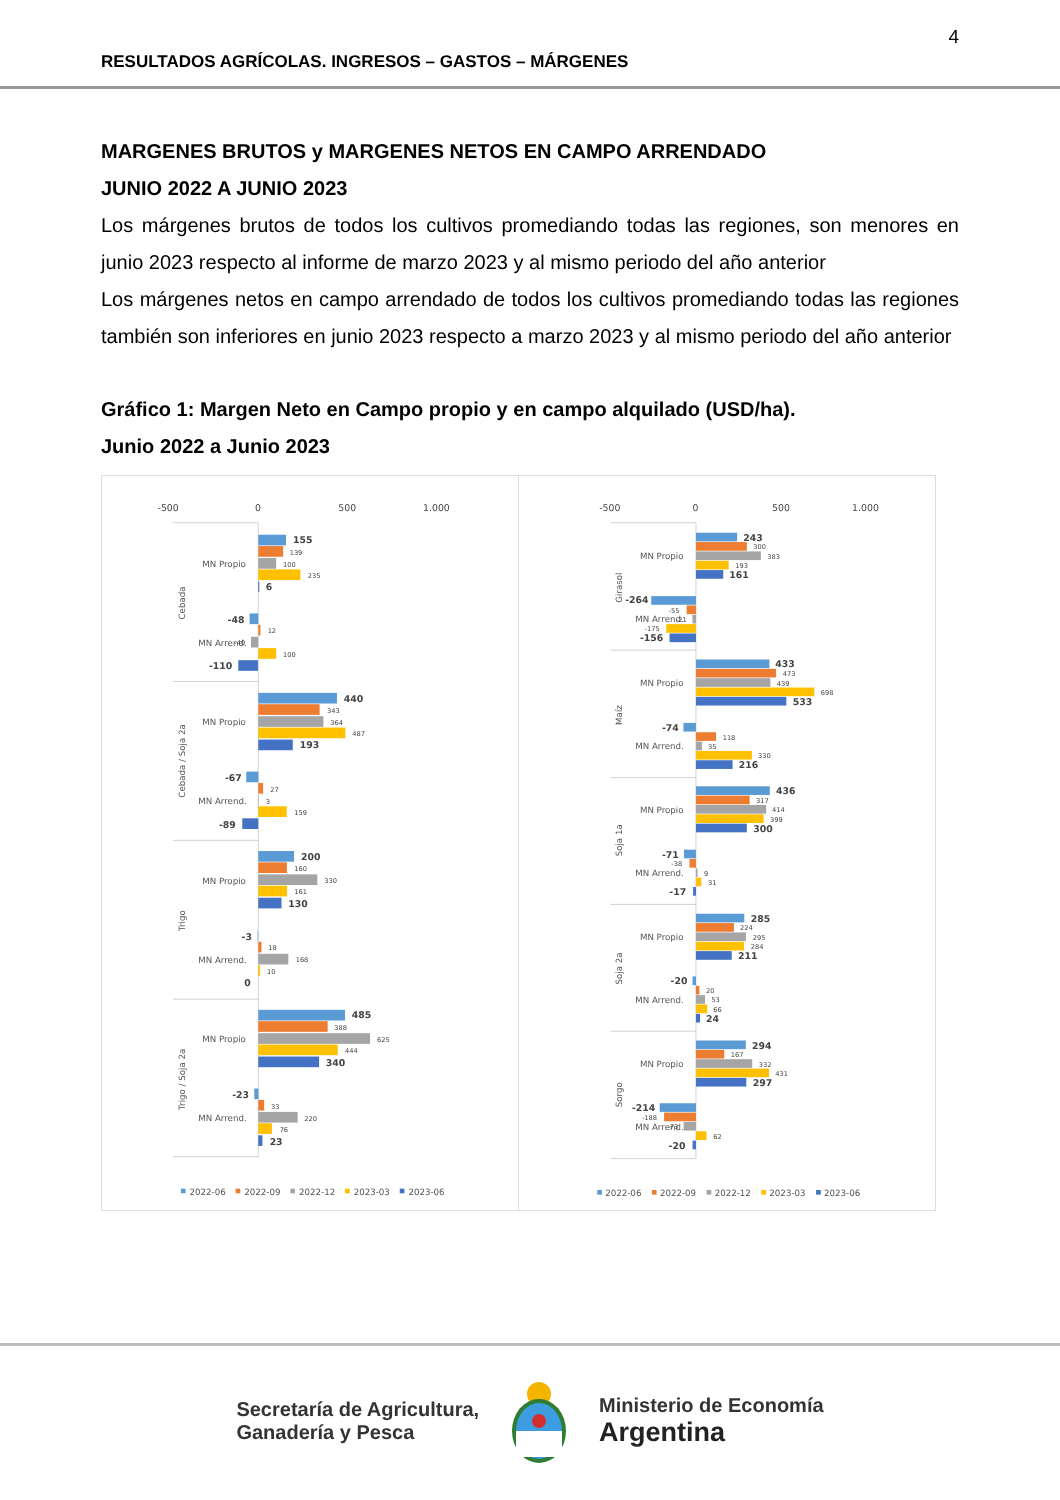4
RESULTADOS AGRÍCOLAS. INGRESOS – GASTOS – MÁRGENES
MARGENES BRUTOS y MARGENES NETOS EN CAMPO ARRENDADO
JUNIO 2022 A JUNIO 2023
Los márgenes brutos de todos los cultivos promediando todas las regiones, son menores en junio 2023 respecto al informe de marzo 2023 y al mismo periodo del año anterior
Los márgenes netos en campo arrendado de todos los cultivos promediando todas las regiones también son inferiores en junio 2023 respecto a marzo 2023 y al mismo periodo del año anterior
Gráfico 1: Margen Neto en Campo propio y en campo alquilado (USD/ha).
Junio 2022 a Junio 2023
-500
0
500
1.000
MN Propio
MN Arrend.
MN Propio
MN Arrend.
MN Propio
MN Arrend.
MN Propio
MN Arrend.
Cebada
Cebada / Soja 2a
Trigo
Trigo / Soja 2a
155
139
100
235
6
-48
12
-40
100
-110
440
343
364
487
193
-67
27
3
159
-89
200
160
330
161
130
-3
18
168
10
0
485
388
625
444
340
-23
33
220
76
23
2022-06
2022-09
2022-12
2023-03
2023-06
-500
0
500
1.000
MN Propio
MN Arrend.
MN Propio
MN Arrend.
MN Propio
MN Arrend.
MN Propio
MN Arrend.
MN Propio
MN Arrend.
Girasol
Maíz
Soja 1a
Soja 2a
Sorgo
243
300
383
193
161
-264
-55
-21
-175
-156
433
473
439
698
533
-74
118
35
330
216
436
317
414
399
300
-71
-38
9
31
-17
285
224
295
284
211
-20
20
53
66
24
294
167
332
431
297
-214
-188
-73
62
-20
2022-06
2022-09
2022-12
2023-03
2023-06
Secretaría de Agricultura,
Ganadería y Pesca
Ministerio de Economía
Argentina